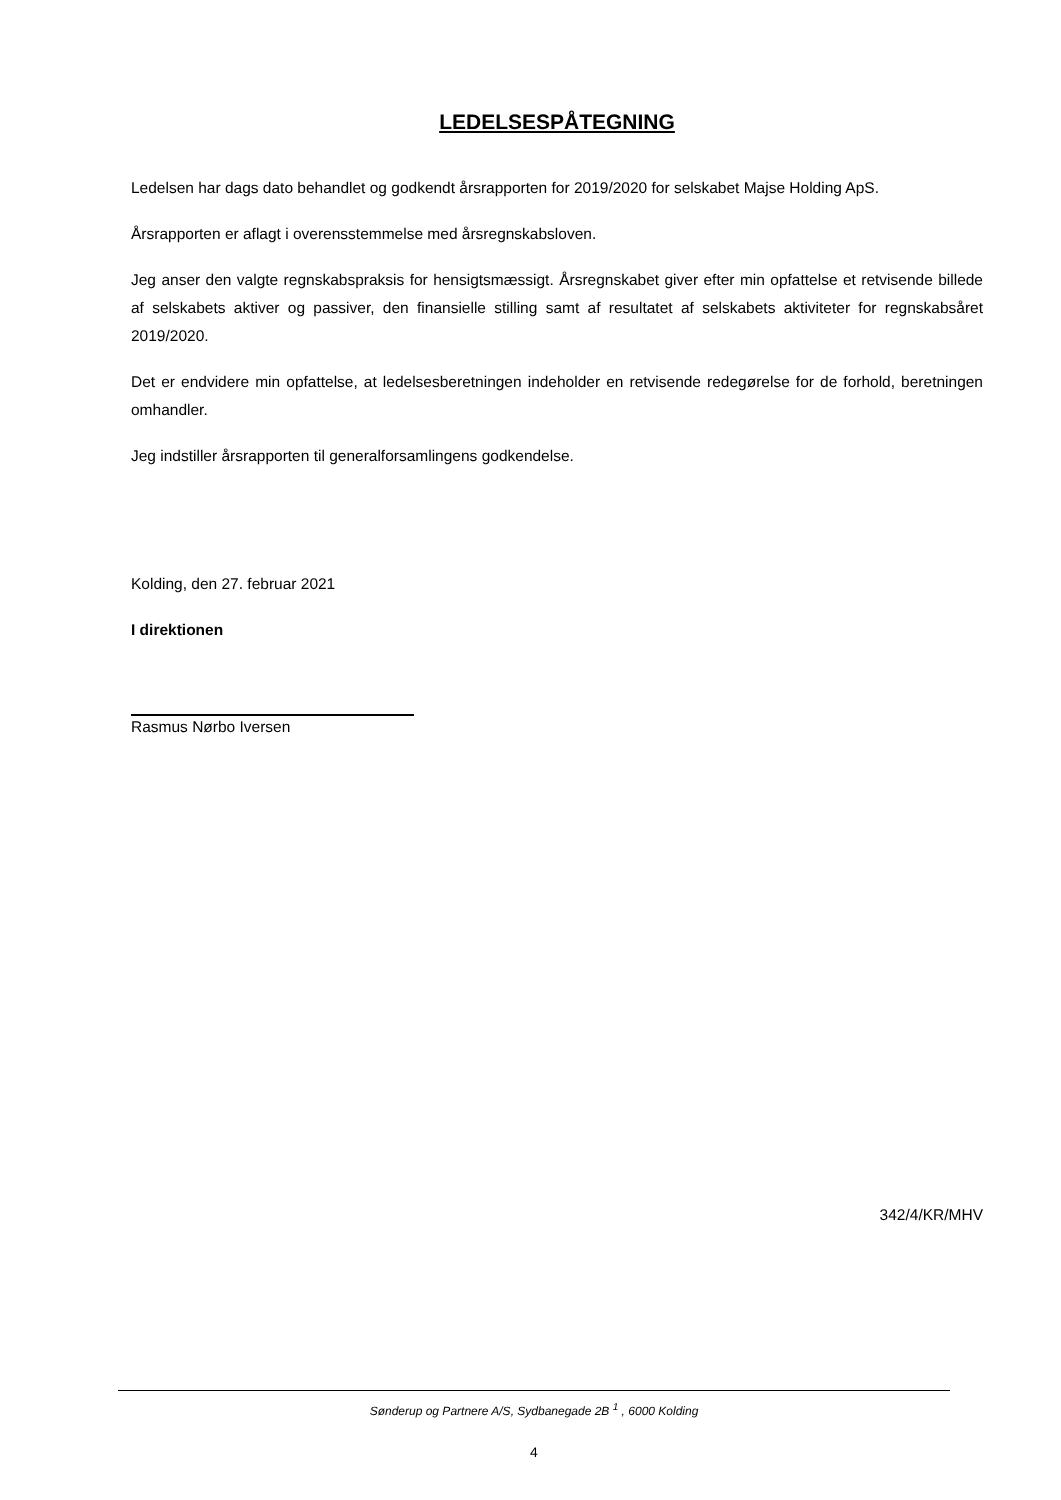LEDELSESPÅTEGNING
Ledelsen har dags dato behandlet og godkendt årsrapporten for 2019/2020 for selskabet Majse Holding ApS.
Årsrapporten er aflagt i overensstemmelse med årsregnskabsloven.
Jeg anser den valgte regnskabspraksis for hensigtsmæssigt. Årsregnskabet giver efter min opfattelse et retvisende billede af selskabets aktiver og passiver, den finansielle stilling samt af resultatet af selskabets aktiviteter for regnskabsåret 2019/2020.
Det er endvidere min opfattelse, at ledelsesberetningen indeholder en retvisende redegørelse for de forhold, beretningen omhandler.
Jeg indstiller årsrapporten til generalforsamlingens godkendelse.
Kolding, den 27. februar 2021
I direktionen
Rasmus Nørbo Iversen
342/4/KR/MHV
Sønderup og Partnere A/S, Sydbanegade 2B <sup>1</sup> , 6000 Kolding
4